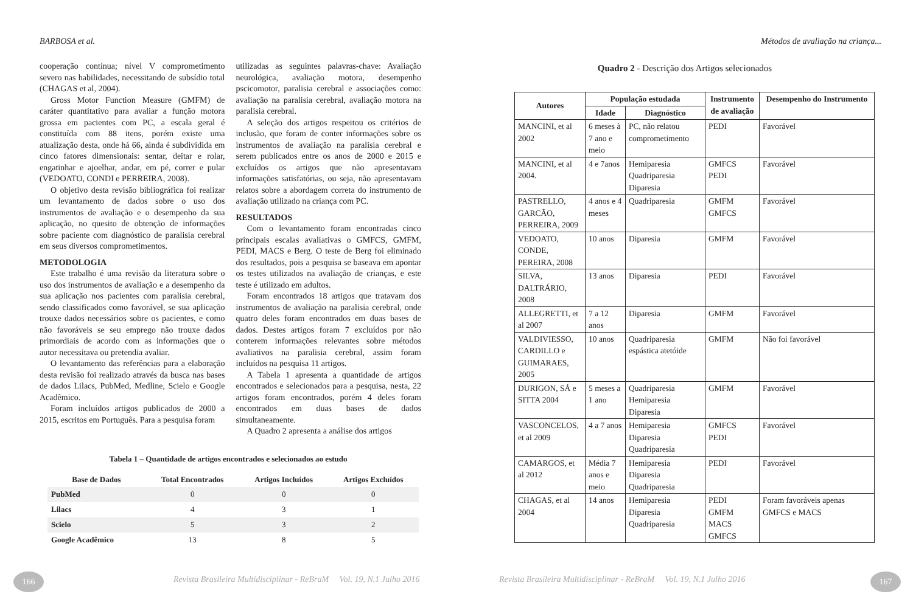BARBOSA et al.
cooperação contínua; nível V comprometimento severo nas habilidades, necessitando de subsídio total (CHAGAS et al, 2004).
Gross Motor Function Measure (GMFM) de caráter quantitativo para avaliar a função motora grossa em pacientes com PC, a escala geral é constituída com 88 itens, porém existe uma atualização desta, onde há 66, ainda é subdividida em cinco fatores dimensionais: sentar, deitar e rolar, engatinhar e ajoelhar, andar, em pé, correr e pular (VEDOATO, CONDI e PERREIRA, 2008).
O objetivo desta revisão bibliográfica foi realizar um levantamento de dados sobre o uso dos instrumentos de avaliação e o desempenho da sua aplicação, no quesito de obtenção de informações sobre paciente com diagnóstico de paralisia cerebral em seus diversos comprometimentos.
METODOLOGIA
Este trabalho é uma revisão da literatura sobre o uso dos instrumentos de avaliação e a desempenho da sua aplicação nos pacientes com paralisia cerebral, sendo classificados como favorável, se sua aplicação trouxe dados necessários sobre os pacientes, e como não favoráveis se seu emprego não trouxe dados primordiais de acordo com as informações que o autor necessitava ou pretendia avaliar.
O levantamento das referências para a elaboração desta revisão foi realizado através da busca nas bases de dados Lilacs, PubMed, Medline, Scielo e Google Acadêmico.
Foram incluídos artigos publicados de 2000 a 2015, escritos em Português. Para a pesquisa foram
utilizadas as seguintes palavras-chave: Avaliação neurológica, avaliação motora, desempenho pscicomotor, paralisia cerebral e associações como: avaliação na paralisia cerebral, avaliação motora na paralisia cerebral.
A seleção dos artigos respeitou os critérios de inclusão, que foram de conter informações sobre os instrumentos de avaliação na paralisia cerebral e serem publicados entre os anos de 2000 e 2015 e excluídos os artigos que não apresentavam informações satisfatórias, ou seja, não apresentavam relatos sobre a abordagem correta do instrumento de avaliação utilizado na criança com PC.
RESULTADOS
Com o levantamento foram encontradas cinco principais escalas avaliativas o GMFCS, GMFM, PEDI, MACS e Berg. O teste de Berg foi eliminado dos resultados, pois a pesquisa se baseava em apontar os testes utilizados na avaliação de crianças, e este teste é utilizado em adultos.
Foram encontrados 18 artigos que tratavam dos instrumentos de avaliação na paralisia cerebral, onde quatro deles foram encontrados em duas bases de dados. Destes artigos foram 7 excluídos por não conterem informações relevantes sobre métodos avaliativos na paralisia cerebral, assim foram incluídos na pesquisa 11 artigos.
A Tabela 1 apresenta a quantidade de artigos encontrados e selecionados para a pesquisa, nesta, 22 artigos foram encontrados, porém 4 deles foram encontrados em duas bases de dados simultaneamente.
A Quadro 2 apresenta a análise dos artigos
Tabela 1 – Quantidade de artigos encontrados e selecionados ao estudo
| Base de Dados | Total Encontrados | Artigos Incluídos | Artigos Excluídos |
| --- | --- | --- | --- |
| PubMed | 0 | 0 | 0 |
| Lilacs | 4 | 3 | 1 |
| Scielo | 5 | 3 | 2 |
| Google Acadêmico | 13 | 8 | 5 |
166
Revista Brasileira Multidisciplinar - ReBraM Vol. 19, N.1 Julho 2016
Métodos de avaliação na criança...
Quadro 2 - Descrição dos Artigos selecionados
| Autores | População estudada | | Instrumento de avaliação | Desempenho do Instrumento |
| --- | --- | --- | --- | --- |
| | Idade | Diagnóstico | | |
| MANCINI, et al 2002 | 6 meses à 7 ano e meio | PC, não relatou comprometimento | PEDI | Favorável |
| MANCINI, et al 2004. | 4 e 7anos | Hemiparesia Quadriparesia Diparesia | GMFCS PEDI | Favorável |
| PASTRELLO, GARCÃO, PERREIRA, 2009 | 4 anos e 4 meses | Quadriparesia | GMFM GMFCS | Favorável |
| VEDOATO, CONDE, PEREIRA, 2008 | 10 anos | Diparesia | GMFM | Favorável |
| SILVA, DALTRÁRIO, 2008 | 13 anos | Diparesia | PEDI | Favorável |
| ALLEGRETTI, et al 2007 | 7 a 12 anos | Diparesia | GMFM | Favorável |
| VALDIVIESSO, CARDILLO e GUIMARAES, 2005 | 10 anos | Quadriparesia espástica atetóide | GMFM | Não foi favorável |
| DURIGON, SÁ e SITTA 2004 | 5 meses a 1 ano | Quadriparesia Hemiparesia Diparesia | GMFM | Favorável |
| VASCONCELOS, et al 2009 | 4 a 7 anos | Hemiparesia Diparesia Quadriparesia | GMFCS PEDI | Favorável |
| CAMARGOS, et al 2012 | Média 7 anos e meio | Hemiparesia Diparesia Quadriparesia | PEDI | Favorável |
| CHAGAS, et al 2004 | 14 anos | Hemiparesia Diparesia Quadriparesia | PEDI GMFM MACS GMFCS | Foram favoráveis apenas GMFCS e MACS |
Revista Brasileira Multidisciplinar - ReBraM Vol. 19, N.1 Julho 2016
167